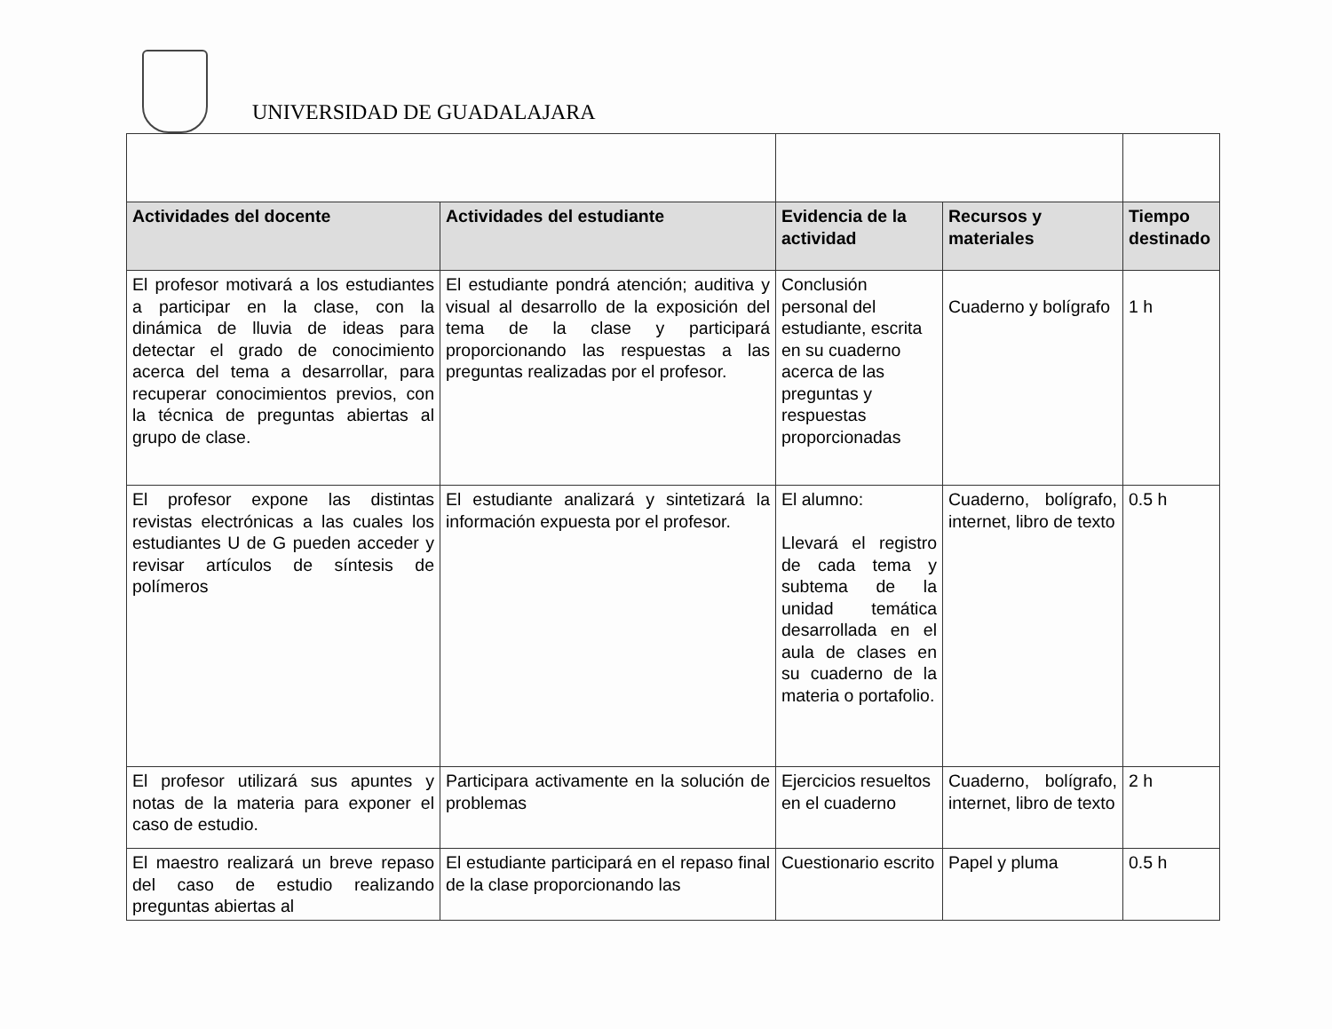UNIVERSIDAD DE GUADALAJARA
| Actividades del docente | Actividades del estudiante | Evidencia de la actividad | Recursos y materiales | Tiempo destinado |
| --- | --- | --- | --- | --- |
| El profesor motivará a los estudiantes a participar en la clase, con la dinámica de lluvia de ideas para detectar el grado de conocimiento acerca del tema a desarrollar, para recuperar conocimientos previos, con la técnica de preguntas abiertas al grupo de clase. | El estudiante pondrá atención; auditiva y visual al desarrollo de la exposición del tema de la clase y participará proporcionando las respuestas a las preguntas realizadas por el profesor. | Conclusión personal del estudiante, escrita en su cuaderno acerca de las preguntas y respuestas proporcionadas | Cuaderno y bolígrafo | 1 h |
| El profesor expone las distintas revistas electrónicas a las cuales los estudiantes U de G pueden acceder y revisar artículos de síntesis de polímeros | El estudiante analizará y sintetizará la información expuesta por el profesor. | El alumno: Llevará el registro de cada tema y subtema de la unidad temática desarrollada en el aula de clases en su cuaderno de la materia o portafolio. | Cuaderno, bolígrafo, internet, libro de texto | 0.5 h |
| El profesor utilizará sus apuntes y notas de la materia para exponer el caso de estudio. | Participara activamente en la solución de problemas | Ejercicios resueltos en el cuaderno | Cuaderno, bolígrafo, internet, libro de texto | 2 h |
| El maestro realizará un breve repaso del caso de estudio realizando preguntas abiertas al | El estudiante participará en el repaso final de la clase proporcionando las | Cuestionario escrito | Papel y pluma | 0.5 h |